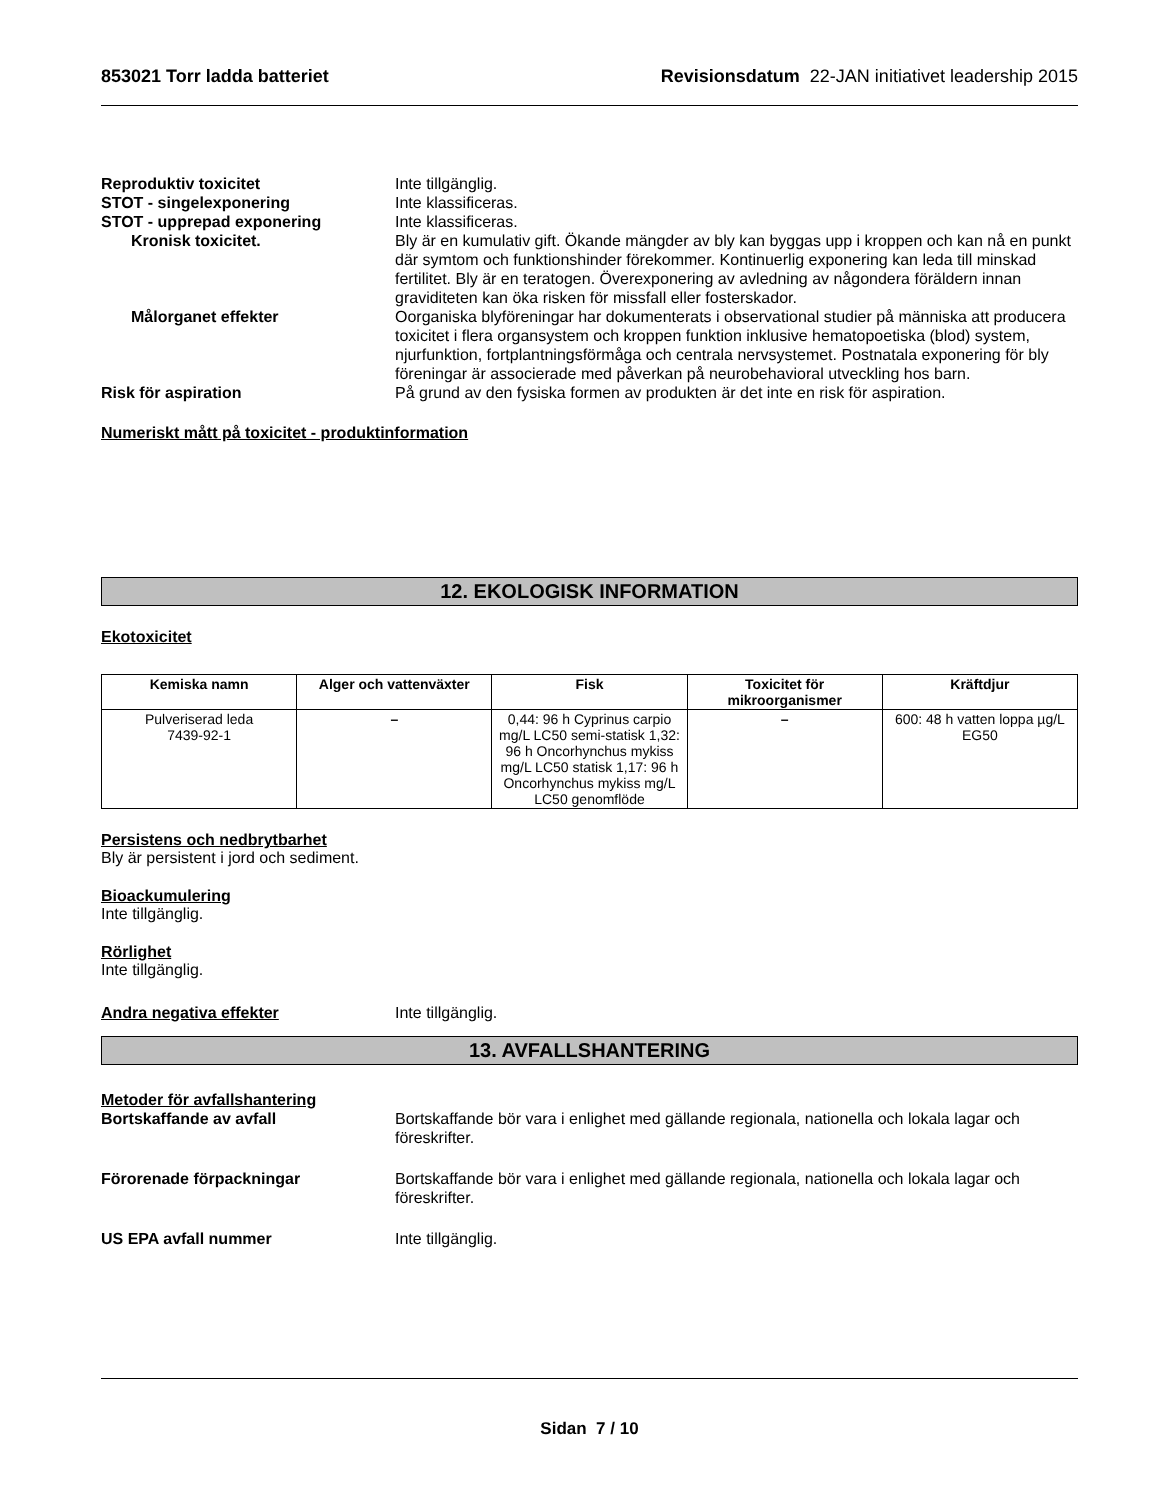853021 Torr ladda batteriet Revisionsdatum 22-JAN initiativet leadership 2015
Reproduktiv toxicitet Inte tillgänglig.
STOT - singelexponering Inte klassificeras.
STOT - upprepad exponering Inte klassificeras.
Kronisk toxicitet. Bly är en kumulativ gift. Ökande mängder av bly kan byggas upp i kroppen och kan nå en punkt där symtom och funktionshinder förekommer. Kontinuerlig exponering kan leda till minskad fertilitet. Bly är en teratogen. Överexponering av avledning av någondera föräldern innan graviditeten kan öka risken för missfall eller fosterskador.
Målorganet effekter Oorganiska blyföreningar har dokumenterats i observational studier på människa att producera toxicitet i flera organsystem och kroppen funktion inklusive hematopoetiska (blod) system, njurfunktion, fortplantningsförmåga och centrala nervsystemet. Postnatala exponering för bly föreningar är associerade med påverkan på neurobehavioral utveckling hos barn.
Risk för aspiration På grund av den fysiska formen av produkten är det inte en risk för aspiration.
Numeriskt mått på toxicitet - produktinformation
12. EKOLOGISK INFORMATION
Ekotoxicitet
| Kemiska namn | Alger och vattenväxter | Fisk | Toxicitet för mikroorganismer | Kräftdjur |
| --- | --- | --- | --- | --- |
| Pulveriserad leda 7439-92-1 | – | 0,44: 96 h Cyprinus carpio mg/L LC50 semi-statisk 1,32: 96 h Oncorhynchus mykiss mg/L LC50 statisk 1,17: 96 h Oncorhynchus mykiss mg/L LC50 genomflöde | – | 600: 48 h vatten loppa µg/L EG50 |
Persistens och nedbrytbarhet
Bly är persistent i jord och sediment.
Bioackumulering
Inte tillgänglig.
Rörlighet
Inte tillgänglig.
Andra negativa effekter Inte tillgänglig.
13. AVFALLSHANTERING
Metoder för avfallshantering
Bortskaffande av avfall Bortskaffande bör vara i enlighet med gällande regionala, nationella och lokala lagar och föreskrifter.
Förorenade förpackningar Bortskaffande bör vara i enlighet med gällande regionala, nationella och lokala lagar och föreskrifter.
US EPA avfall nummer Inte tillgänglig.
Sidan 7 / 10